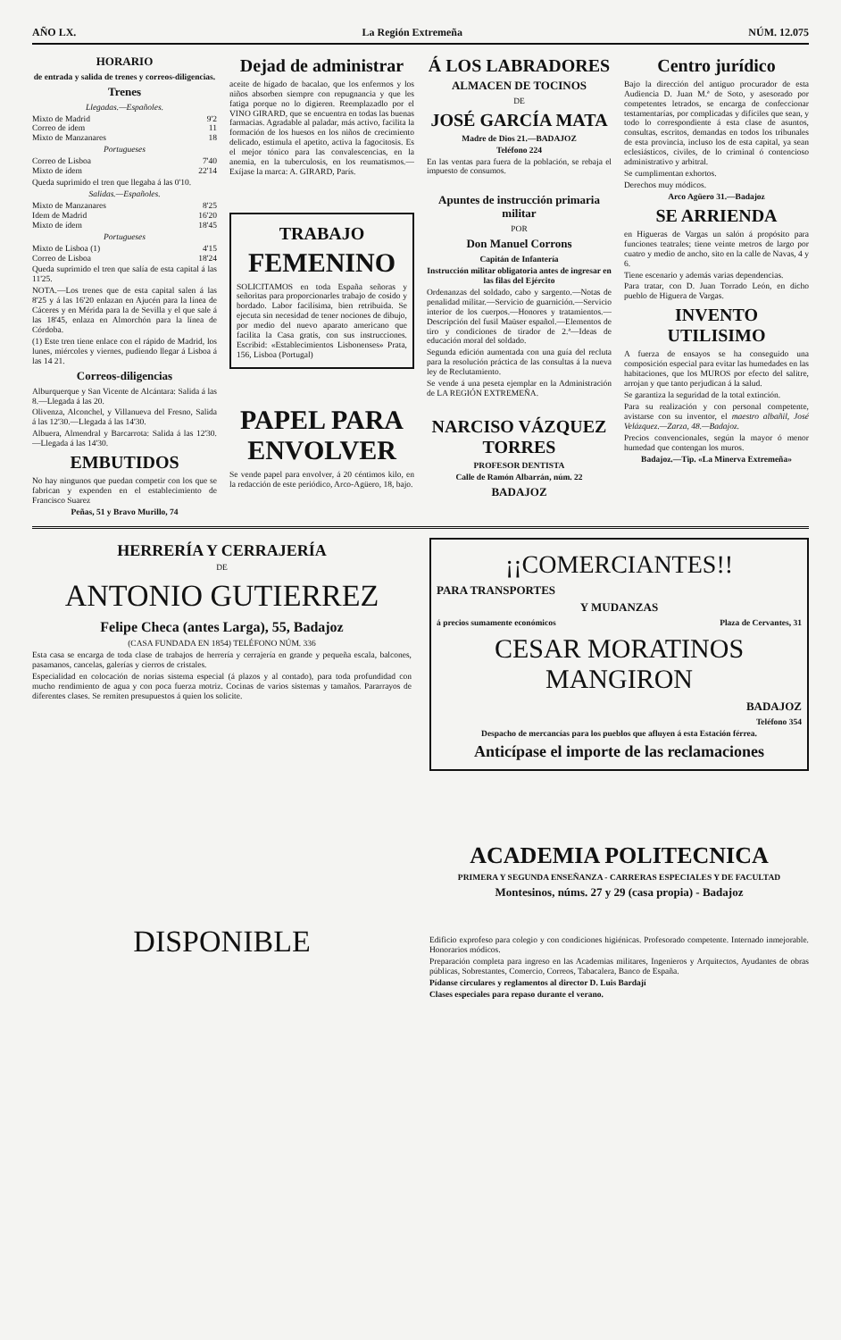AÑO LX. La Región Extremeña NÚM. 12.075
HORARIO
de entrada y salida de trenes y correos-diligencias.
Trenes
Llegadas.—Españoles.
Mixto de Madrid 9'2
Correo de ídem 11
Mixto de Manzanares 18
Portugueses
Correo de Lisboa 7'40
Mixto de ídem 22'14
Queda suprimido el tren que llegaba á las 0'10.
Salidas.—Españoles.
Mixto de Manzanares 8'25
Idem de Madrid 16'20
Mixto de ídem 18'45
Portugueses
Mixto de Lisboa (1) 4'15
Correo de Lisboa 18'24
Queda suprimido el tren que salía de esta capital á las 11'25.
NOTA.—Los trenes que de esta capital salen á las 8'25 y á las 16'20 enlazan en Ajucén para la línea de Cáceres y en Mérida para la de Sevilla y el que sale á las 18'45, enlaza en Almorchón para la línea de Córdoba.
(1) Este tren tiene enlace con el rápido de Madrid, los lunes, miércoles y viernes, pudiendo llegar á Lisboa á las 14 21.
Correos-diligencias
Alburquerque y San Vicente de Alcántara: Salida á las 8.—Llegada á las 20.
Olivenza, Alconchel, y Villanueva del Fresno, Salida á las 12'30.—Llegada á las 14'30.
Albuera, Almendral y Barcarrota: Salida á las 12'30.—Llegada á las 14'30.
EMBUTIDOS
No hay ningunos que puedan competir con los que se fabrican y expenden en el establecimiento de Francisco Suarez
Peñas, 51 y Bravo Murillo, 74
Dejad de administrar
aceite de hígado de bacalao, que los enfermos y los niños absorben siempre con repugnancia y que les fatiga porque no lo digieren. Reemplazadlo por el VINO GIRARD, que se encuentra en todas las buenas farmacias. Agradable al paladar, más activo, facilita la formación de los huesos en los niños de crecimiento delicado, estimula el apetito, activa la fagocitosis. Es el mejor tónico para las convalescencias, en la anemia, en la tuberculosis, en los reumatismos.—Exíjase la marca: A. GIRARD, París.
TRABAJO
FEMENINO
SOLICITAMOS en toda España señoras y señoritas para proporcionarles trabajo de cosido y bordado. Labor facilísima, bien retribuida. Se ejecuta sin necesidad de tener nociones de dibujo, por medio del nuevo aparato americano que facilita la Casa gratis, con sus instrucciones. Escribid: «Establecimientos Lisbonenses» Prata, 156, Lisboa (Portugal)
PAPEL PARA ENVOLVER
Se vende papel para envolver, á 20 céntimos kilo, en la redacción de este periódico, Arco-Agüero, 18, bajo.
Á LOS LABRADORES
ALMACEN DE TOCINOS
DE
JOSÉ GARCÍA MATA
Madre de Dios 21.—BADAJOZ
Teléfono 224
En las ventas para fuera de la población, se rebaja el impuesto de consumos.
Apuntes de instrucción primaria militar
POR
Don Manuel Corrons
Capitán de Infantería
Instrucción militar obligatoria antes de ingresar en las filas del Ejército
Ordenanzas del soldado, cabo y sargento.—Notas de penalidad militar.—Servicio de guarnición.—Servicio interior de los cuerpos.—Honores y tratamientos.—Descripción del fusil Maüser español.—Elementos de tiro y condiciones de tirador de 2.ª—Ideas de educación moral del soldado.
Segunda edición aumentada con una guía del recluta para la resolución práctica de las consultas á la nueva ley de Reclutamiento.
Se vende á una peseta ejemplar en la Administración de LA REGIÓN EXTREMEÑA.
NARCISO VÁZQUEZ TORRES
PROFESOR DENTISTA
Calle de Ramón Albarrán, núm. 22
BADAJOZ
Centro jurídico
Bajo la dirección del antiguo procurador de esta Audiencia D. Juan M.ª de Soto, y asesorado por competentes letrados, se encarga de confeccionar testamentarías, por complicadas y difíciles que sean, y todo lo correspondiente á esta clase de asuntos, consultas, escritos, demandas en todos los tribunales de esta provincia, incluso los de esta capital, ya sean eclesiásticos, civiles, de lo criminal ó contencioso administrativo y arbitral.
Se cumplimentan exhortos.
Derechos muy módicos.
Arco Agüero 31.—Badajoz
SE ARRIENDA
en Higueras de Vargas un salón á propósito para funciones teatrales; tiene veinte metros de largo por cuatro y medio de ancho, sito en la calle de Navas, 4 y 6.
Tiene escenario y además varias dependencias.
Para tratar, con D. Juan Torrado León, en dicho pueblo de Higuera de Vargas.
INVENTO UTILISIMO
A fuerza de ensayos se ha conseguido una composición especial para evitar las humedades en las habitaciones, que los MUROS por efecto del salitre, arrojan y que tanto perjudican á la salud.
Se garantiza la seguridad de la total extinción.
Para su realización y con personal competente, avistarse con su inventor, el maestro albañil, José Velázquez.—Zarza, 48.—Badajoz.
Precios convencionales, según la mayor ó menor humedad que contengan los muros.
Badajoz.—Tip. «La Minerva Extremeña»
HERRERÍA Y CERRAJERÍA
DE
ANTONIO GUTIERREZ
Felipe Checa (antes Larga), 55, Badajoz
(CASA FUNDADA EN 1854) TELÉFONO NÚM. 336
Esta casa se encarga de toda clase de trabajos de herrería y cerrajería en grande y pequeña escala, balcones, pasamanos, cancelas, galerías y cierros de cristales.
Especialidad en colocación de norias sistema especial (á plazos y al contado), para toda profundidad con mucho rendimiento de agua y con poca fuerza motriz. Cocinas de varios sistemas y tamaños. Pararrayos de diferentes clases. Se remiten presupuestos á quien los solicite.
DISPONIBLE
¡¡COMERCIANTES!!
PARA TRANSPORTES
Y MUDANZAS
á precios sumamente económicos Plaza de Cervantes, 31
CESAR MORATINOS MANGIRON
BADAJOZ
Teléfono 354
Despacho de mercancías para los pueblos que afluyen á esta Estación férrea.
Anticípase el importe de las reclamaciones
ACADEMIA POLITECNICA
PRIMERA Y SEGUNDA ENSEÑANZA - CARRERAS ESPECIALES Y DE FACULTAD
Montesinos, núms. 27 y 29 (casa propia) - Badajoz
Edificio exprofeso para colegio y con condiciones higiénicas. Profesorado competente. Internado inmejorable. Honorarios módicos.
Preparación completa para ingreso en las Academias militares, Ingenieros y Arquitectos, Ayudantes de obras públicas, Sobrestantes, Comercio, Correos, Tabacalera, Banco de España.
Pídanse circulares y reglamentos al director D. Luis Bardají
Clases especiales para repaso durante el verano.